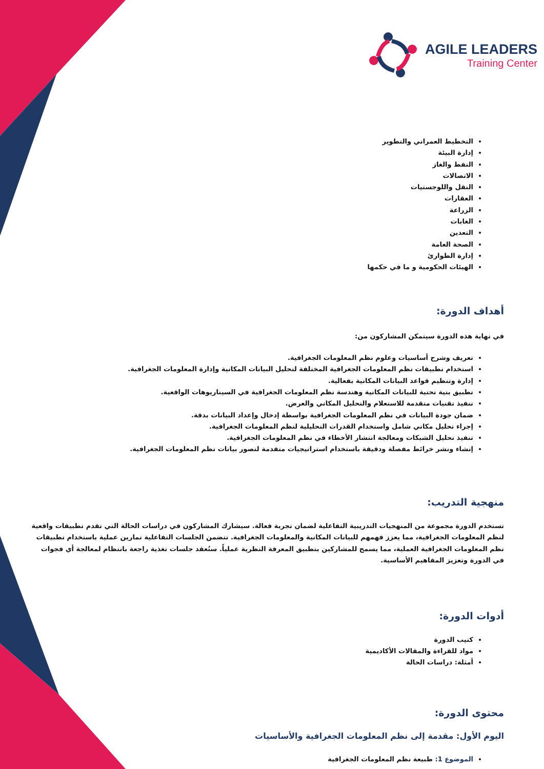AGILE LEADERS
Training Center
التخطيط العمراني والتطوير
إدارة البيئة
النفط والغاز
الاتصالات
النقل واللوجستيات
العقارات
الزراعة
الغابات
التعدين
الصحة العامة
إدارة الطوارئ
الهيئات الحكومية و ما في حكمها
أهداف الدورة:
في نهاية هذه الدورة سيتمكن المشاركون من:
تعريف وشرح أساسيات وعلوم نظم المعلومات الجغرافية.
استخدام تطبيقات نظم المعلومات الجغرافية المختلفة لتحليل البيانات المكانية وإدارة المعلومات الجغرافية.
إدارة وتنظيم قواعد البيانات المكانية بفعالية.
تطبيق بنية تحتية للبيانات المكانية وهندسة نظم المعلومات الجغرافية في السيناريوهات الواقعية.
تنفيذ تقنيات متقدمة للاستعلام والتحليل المكاني والعرض.
ضمان جودة البيانات في نظم المعلومات الجغرافية بواسطة إدخال وإعداد البيانات بدقة.
إجراء تحليل مكاني شامل واستخدام القدرات التحليلية لنظم المعلومات الجغرافية.
تنفيذ تحليل الشبكات ومعالجة انتشار الأخطاء في نظم المعلومات الجغرافية.
إنشاء ونشر خرائط مفصلة ودقيقة باستخدام استراتيجيات متقدمة لتصور بيانات نظم المعلومات الجغرافية.
منهجية التدريب:
تستخدم الدورة مجموعة من المنهجيات التدريبية التفاعلية لضمان تجربة فعالة. سيشارك المشاركون في دراسات الحالة التي تقدم تطبيقات واقعية لنظم المعلومات الجغرافية، مما يعزز فهمهم للبيانات المكانية والمعلومات الجغرافية. تتضمن الجلسات التفاعلية تمارين عملية باستخدام تطبيقات نظم المعلومات الجغرافية العملية، مما يسمح للمشاركين بتطبيق المعرفة النظرية عملياً. ستُعقد جلسات تغذية راجعة بانتظام لمعالجة أي فجوات في الدورة وتعزيز المفاهيم الأساسية.
أدوات الدورة:
كتيب الدورة
مواد للقراءة والمقالات الأكاديمية
أمثلة: دراسات الحالة
محتوى الدورة:
اليوم الأول: مقدمة إلى نظم المعلومات الجغرافية والأساسيات
الموضوع 1: طبيعة نظم المعلومات الجغرافية